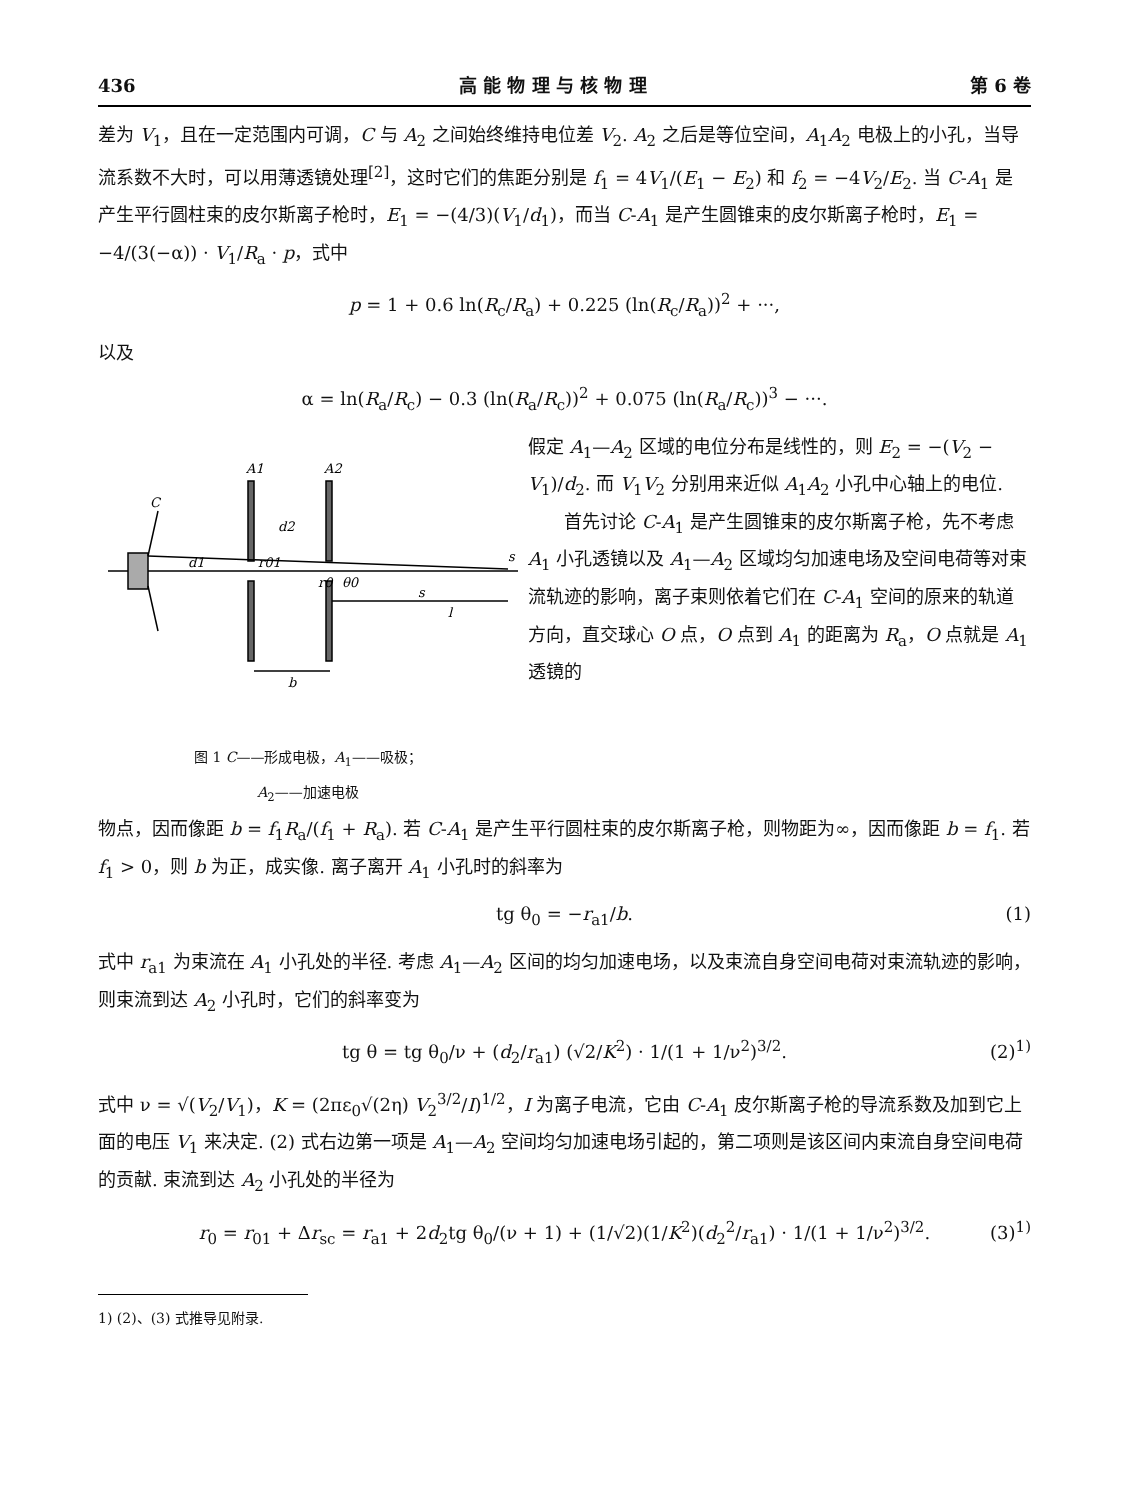436 高 能 物 理 与 核 物 理 第 6 卷
差为 V<sub>1</sub>，且在一定范围内可调，C 与 A<sub>2</sub> 之间始终维持电位差 V<sub>2</sub>. A<sub>2</sub> 之后是等位空间，A<sub>1</sub>A<sub>2</sub> 电极上的小孔，当导流系数不大时，可以用薄透镜处理<sup>[2]</sup>，这时它们的焦距分别是 f<sub>1</sub> = 4V<sub>1</sub>/(E<sub>1</sub> − E<sub>2</sub>) 和 f<sub>2</sub> = −4V<sub>2</sub>/E<sub>2</sub>. 当 C-A<sub>1</sub> 是产生平行圆柱束的皮尔斯离子枪时，E<sub>1</sub> = −(4/3)(V<sub>1</sub>/d<sub>1</sub>)，而当 C-A<sub>1</sub> 是产生圆锥束的皮尔斯离子枪时，E<sub>1</sub> = −4/(3(−α)) · V<sub>1</sub>/R<sub>a</sub> · p，式中
p = 1 + 0.6 ln(R<sub>c</sub>/R<sub>a</sub>) + 0.225 (ln(R<sub>c</sub>/R<sub>a</sub>))<sup>2</sup> + ···,
以及
α = ln(R<sub>a</sub>/R<sub>c</sub>) − 0.3 (ln(R<sub>a</sub>/R<sub>c</sub>))<sup>2</sup> + 0.075 (ln(R<sub>a</sub>/R<sub>c</sub>))<sup>3</sup> − ···.
A1
A2
C
d2
d1
r01
r0
θ0
s
l
b
s
图 1 C——形成电极，A<sub>1</sub>——吸极；
A<sub>2</sub>——加速电极
假定 A<sub>1</sub>—A<sub>2</sub> 区域的电位分布是线性的，则 E<sub>2</sub> = −(V<sub>2</sub> − V<sub>1</sub>)/d<sub>2</sub>. 而 V<sub>1</sub>V<sub>2</sub> 分别用来近似 A<sub>1</sub>A<sub>2</sub> 小孔中心轴上的电位.
　　首先讨论 C-A<sub>1</sub> 是产生圆锥束的皮尔斯离子枪，先不考虑 A<sub>1</sub> 小孔透镜以及 A<sub>1</sub>—A<sub>2</sub> 区域均匀加速电场及空间电荷等对束流轨迹的影响，离子束则依着它们在 C-A<sub>1</sub> 空间的原来的轨道方向，直交球心 O 点，O 点到 A<sub>1</sub> 的距离为 R<sub>a</sub>，O 点就是 A<sub>1</sub> 透镜的
物点，因而像距 b = f<sub>1</sub>R<sub>a</sub>/(f<sub>1</sub> + R<sub>a</sub>). 若 C-A<sub>1</sub> 是产生平行圆柱束的皮尔斯离子枪，则物距为∞，因而像距 b = f<sub>1</sub>. 若 f<sub>1</sub> > 0，则 b 为正，成实像. 离子离开 A<sub>1</sub> 小孔时的斜率为
tg θ<sub>0</sub> = −r<sub>a1</sub>/b. (1)
式中 r<sub>a1</sub> 为束流在 A<sub>1</sub> 小孔处的半径. 考虑 A<sub>1</sub>—A<sub>2</sub> 区间的均匀加速电场，以及束流自身空间电荷对束流轨迹的影响，则束流到达 A<sub>2</sub> 小孔时，它们的斜率变为
tg θ = tg θ<sub>0</sub>/ν + (d<sub>2</sub>/r<sub>a1</sub>) (√2/K<sup>2</sup>) · 1/(1 + 1/ν<sup>2</sup>)<sup>3/2</sup>. (2)<sup>1)</sup>
式中 ν = √(V<sub>2</sub>/V<sub>1</sub>)，K = (2πε<sub>0</sub>√(2η) V<sub>2</sub><sup>3/2</sup>/I)<sup>1/2</sup>，I 为离子电流，它由 C-A<sub>1</sub> 皮尔斯离子枪的导流系数及加到它上面的电压 V<sub>1</sub> 来决定. (2) 式右边第一项是 A<sub>1</sub>—A<sub>2</sub> 空间均匀加速电场引起的，第二项则是该区间内束流自身空间电荷的贡献. 束流到达 A<sub>2</sub> 小孔处的半径为
r<sub>0</sub> = r<sub>01</sub> + Δr<sub>sc</sub> = r<sub>a1</sub> + 2d<sub>2</sub>tg θ<sub>0</sub>/(ν + 1) + (1/√2)(1/K<sup>2</sup>)(d<sub>2</sub><sup>2</sup>/r<sub>a1</sub>) · 1/(1 + 1/ν<sup>2</sup>)<sup>3/2</sup>. (3)<sup>1)</sup>
1) (2)、(3) 式推导见附录.